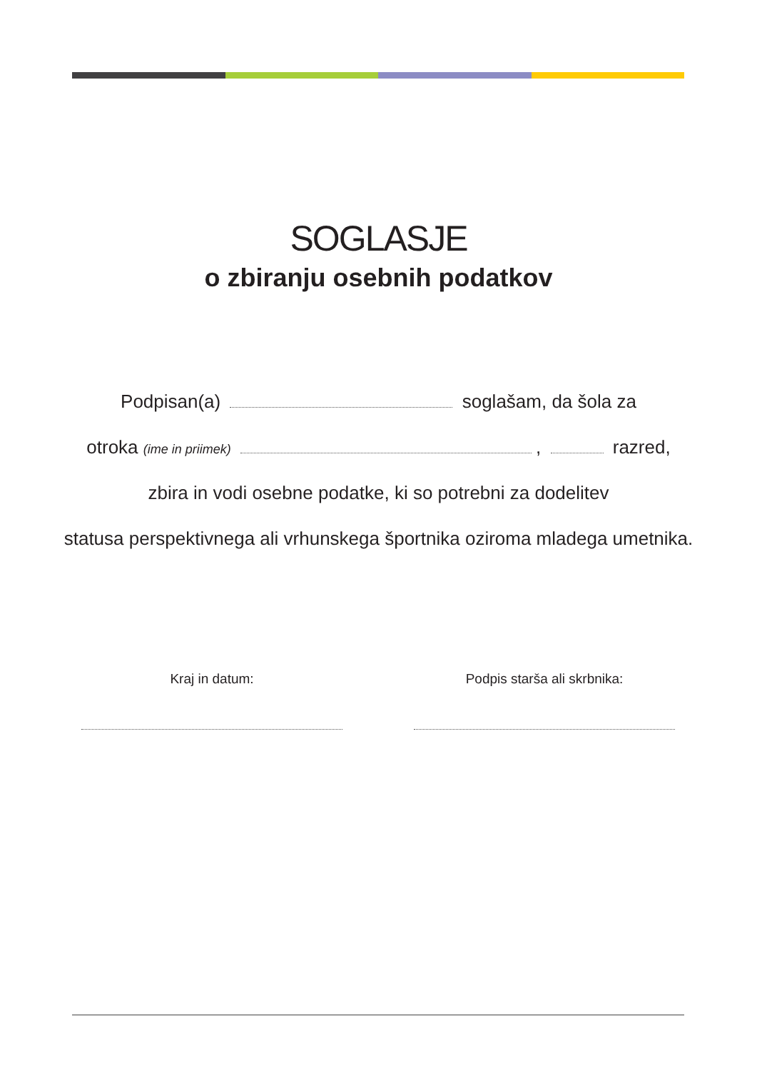SOGLASJE
o zbiranju osebnih podatkov
Podpisan(a) soglašam, da šola za
otroka (ime in priimek) , razred,
zbira in vodi osebne podatke, ki so potrebni za dodelitev
statusa perspektivnega ali vrhunskega športnika oziroma mladega umetnika.
Kraj in datum: Podpis starša ali skrbnika: